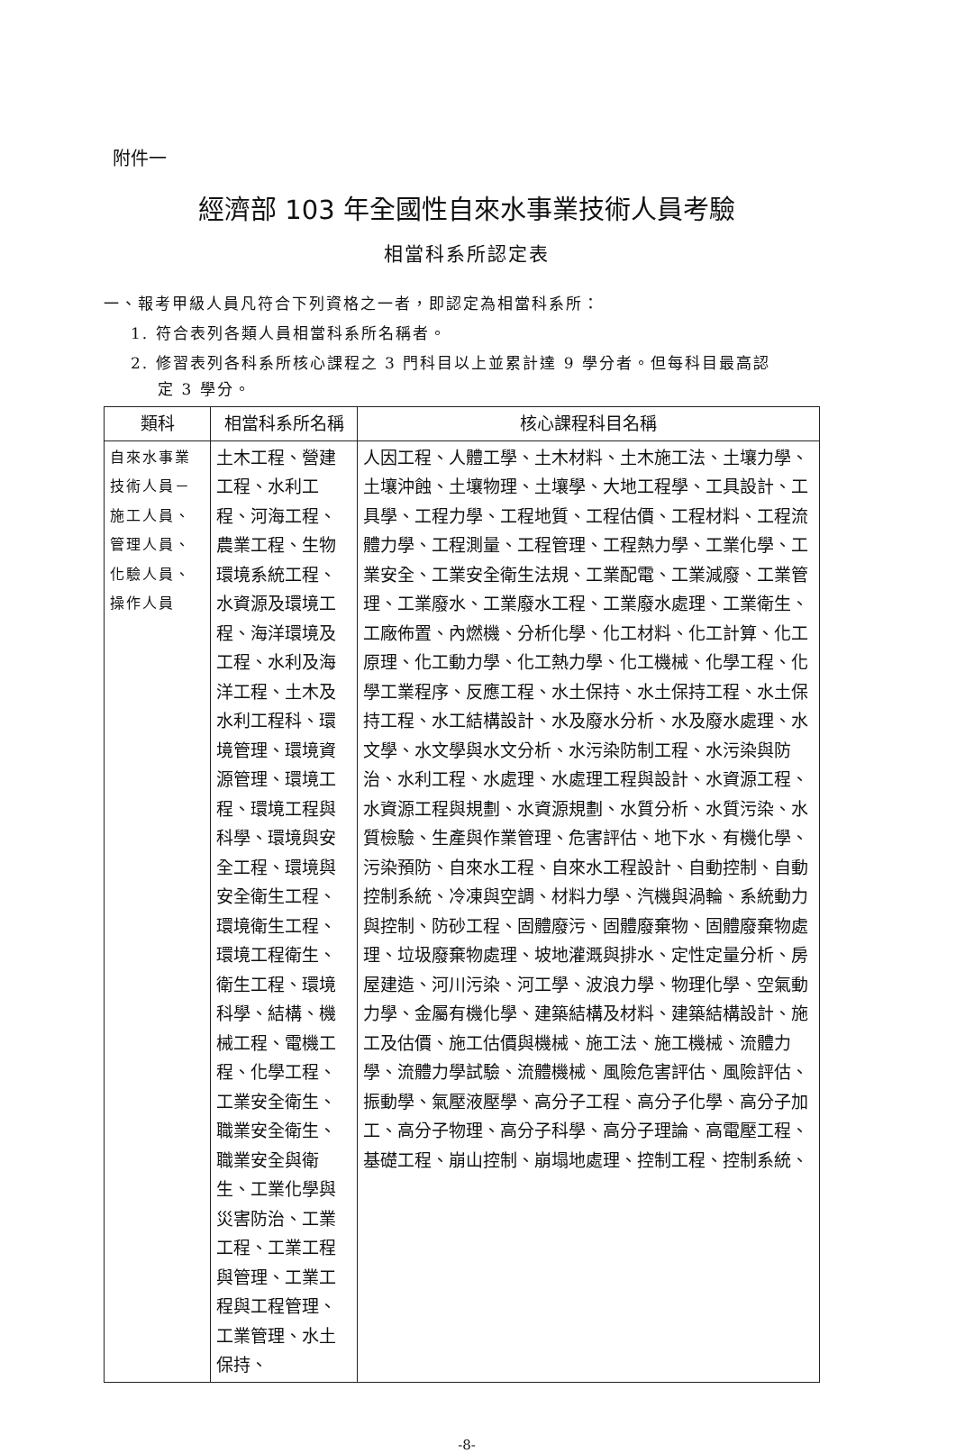附件一
經濟部 103 年全國性自來水事業技術人員考驗
相當科系所認定表
一、報考甲級人員凡符合下列資格之一者，即認定為相當科系所：
1. 符合表列各類人員相當科系所名稱者。
2. 修習表列各科系所核心課程之 3 門科目以上並累計達 9 學分者。但每科目最高認
定 3 學分。
| 類科 | 相當科系所名稱 | 核心課程科目名稱 |
| --- | --- | --- |
| 自來水事業技術人員－施工人員、管理人員、化驗人員、操作人員 | 土木工程、營建工程、水利工程、河海工程、農業工程、生物環境系統工程、水資源及環境工程、海洋環境及工程、水利及海洋工程、土木及水利工程科、環境管理、環境資源管理、環境工程、環境工程與科學、環境與安全工程、環境與安全衛生工程、環境衛生工程、環境工程衛生、衛生工程、環境科學、結構、機械工程、電機工程、化學工程、工業安全衛生、職業安全衛生、職業安全與衛生、工業化學與災害防治、工業工程、工業工程與管理、工業工程與工程管理、工業管理、水土保持、 | 人因工程、人體工學、土木材料、土木施工法、土壤力學、土壤沖蝕、土壤物理、土壤學、大地工程學、工具設計、工具學、工程力學、工程地質、工程估價、工程材料、工程流體力學、工程測量、工程管理、工程熱力學、工業化學、工業安全、工業安全衛生法規、工業配電、工業減廢、工業管理、工業廢水、工業廢水工程、工業廢水處理、工業衛生、工廠佈置、內燃機、分析化學、化工材料、化工計算、化工原理、化工動力學、化工熱力學、化工機械、化學工程、化學工業程序、反應工程、水土保持、水土保持工程、水土保持工程、水工結構設計、水及廢水分析、水及廢水處理、水文學、水文學與水文分析、水污染防制工程、水污染與防治、水利工程、水處理、水處理工程與設計、水資源工程、水資源工程與規劃、水資源規劃、水質分析、水質污染、水質檢驗、生產與作業管理、危害評估、地下水、有機化學、污染預防、自來水工程、自來水工程設計、自動控制、自動控制系統、冷凍與空調、材料力學、汽機與渦輪、系統動力與控制、防砂工程、固體廢污、固體廢棄物、固體廢棄物處理、垃圾廢棄物處理、坡地灌溉與排水、定性定量分析、房屋建造、河川污染、河工學、波浪力學、物理化學、空氣動力學、金屬有機化學、建築結構及材料、建築結構設計、施工及估價、施工估價與機械、施工法、施工機械、流體力學、流體力學試驗、流體機械、風險危害評估、風險評估、振動學、氣壓液壓學、高分子工程、高分子化學、高分子加工、高分子物理、高分子科學、高分子理論、高電壓工程、基礎工程、崩山控制、崩塌地處理、控制工程、控制系統、 |
-8-